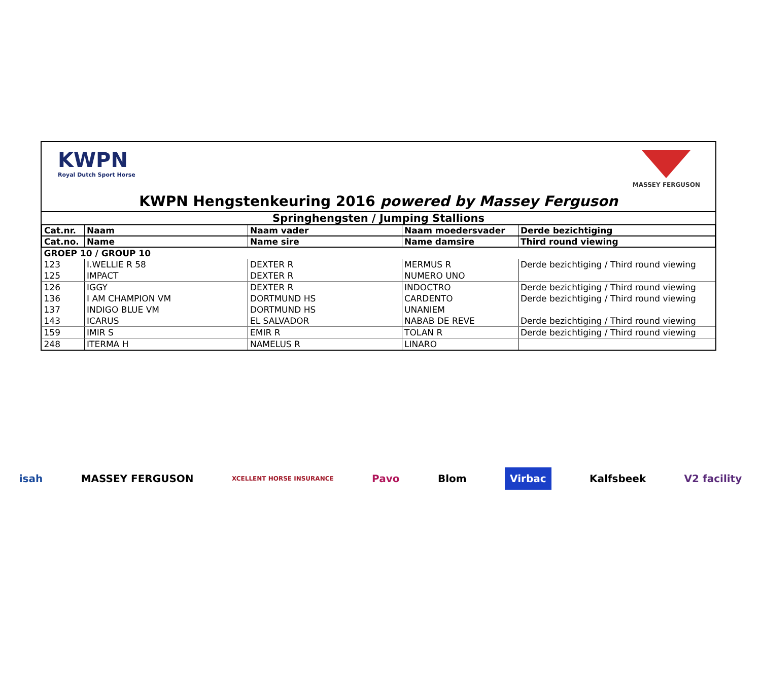KWPN
Royal Dutch Sport Horse
MASSEY FERGUSON
KWPN Hengstenkeuring 2016 powered by Massey Ferguson
Springhengsten / Jumping Stallions
| Cat.nr. | Naam | Naam vader | Naam moedersvader | Derde bezichtiging |
| --- | --- | --- | --- | --- |
| Cat.no. | Name | Name sire | Name damsire | Third round viewing |
| GROEP 10 / GROUP 10 | | | | |
| 123 | I.WELLIE R 58 | DEXTER R | MERMUS R | Derde bezichtiging / Third round viewing |
| 125 | IMPACT | DEXTER R | NUMERO UNO | |
| 126 | IGGY | DEXTER R | INDOCTRO | Derde bezichtiging / Third round viewing |
| 136 | I AM CHAMPION VM | DORTMUND HS | CARDENTO | Derde bezichtiging / Third round viewing |
| 137 | INDIGO BLUE VM | DORTMUND HS | UNANIEM | |
| 143 | ICARUS | EL SALVADOR | NABAB DE REVE | Derde bezichtiging / Third round viewing |
| 159 | IMIR S | EMIR R | TOLAN R | Derde bezichtiging / Third round viewing |
| 248 | ITERMA H | NAMELUS R | LINARO | |
isah MASSEY FERGUSON XCELLENT HORSE INSURANCE Pavo Blom Virbac Kalfsbeek V2 facility